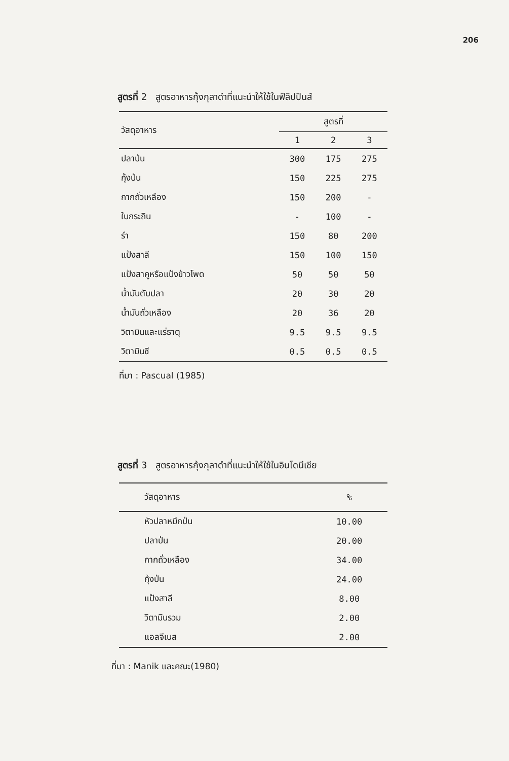206
สูตรที่ 2 สูตรอาหารกุ้งกุลาดำที่แนะนำให้ใช้ในฟิลิปปินส์
| วัสดุอาหาร | สูตรที่ | | |
| --- | --- | --- | --- |
| | 1 | 2 | 3 |
| ปลาป่น | 300 | 175 | 275 |
| กุ้งป่น | 150 | 225 | 275 |
| กากถั่วเหลือง | 150 | 200 | - |
| ใบกระถิน | - | 100 | - |
| รำ | 150 | 80 | 200 |
| แป้งสาลี | 150 | 100 | 150 |
| แป้งสาคูหรือแป้งข้าวโพด | 50 | 50 | 50 |
| น้ำมันตับปลา | 20 | 30 | 20 |
| น้ำมันถั่วเหลือง | 20 | 36 | 20 |
| วิตามินและแร่ธาตุ | 9.5 | 9.5 | 9.5 |
| วิตามินซี | 0.5 | 0.5 | 0.5 |
ที่มา : Pascual (1985)
สูตรที่ 3 สูตรอาหารกุ้งกุลาดำที่แนะนำให้ใช้ในอินโดนีเซีย
| วัสดุอาหาร | % |
| --- | --- |
| หัวปลาหมึกป่น | 10.00 |
| ปลาป่น | 20.00 |
| กากถั่วเหลือง | 34.00 |
| กุ้งป่น | 24.00 |
| แป้งสาลี | 8.00 |
| วิตามินรวม | 2.00 |
| แอลจีเนส | 2.00 |
ที่มา : Manik และคณะ(1980)